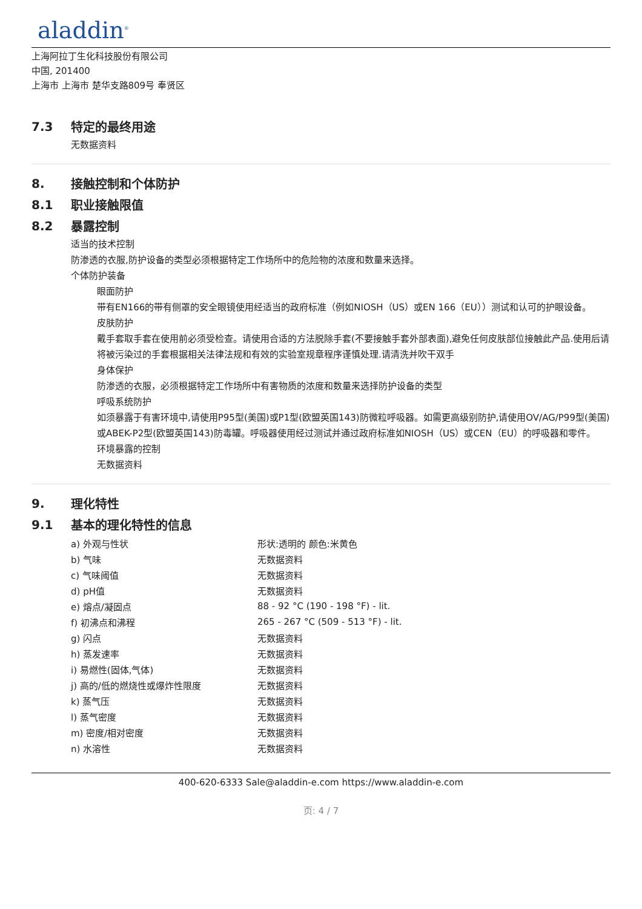aladdin<sup>®</sup>
上海阿拉丁生化科技股份有限公司
中国, 201400
上海市 上海市 楚华支路809号 奉贤区
7.3 特定的最终用途
无数据资料
8. 接触控制和个体防护
8.1 职业接触限值
8.2 暴露控制
适当的技术控制
防渗透的衣服,防护设备的类型必须根据特定工作场所中的危险物的浓度和数量来选择。
个体防护装备
眼面防护
带有EN166的带有侧罩的安全眼镜使用经适当的政府标准（例如NIOSH（US）或EN 166（EU））测试和认可的护眼设备。
皮肤防护
戴手套取手套在使用前必须受检查。请使用合适的方法脱除手套(不要接触手套外部表面),避免任何皮肤部位接触此产品.使用后请将被污染过的手套根据相关法律法规和有效的实验室规章程序谨慎处理.请清洗并吹干双手
身体保护
防渗透的衣服，必须根据特定工作场所中有害物质的浓度和数量来选择防护设备的类型
呼吸系统防护
如须暴露于有害环境中,请使用P95型(美国)或P1型(欧盟英国143)防微粒呼吸器。如需更高级别防护,请使用OV/AG/P99型(美国)或ABEK-P2型(欧盟英国143)防毒罐。呼吸器使用经过测试并通过政府标准如NIOSH（US）或CEN（EU）的呼吸器和零件。
环境暴露的控制
无数据资料
9. 理化特性
9.1 基本的理化特性的信息
| a) 外观与性状 | 形状:透明的 颜色:米黄色 |
| b) 气味 | 无数据资料 |
| c) 气味阈值 | 无数据资料 |
| d) pH值 | 无数据资料 |
| e) 熔点/凝固点 | 88 - 92 °C (190 - 198 °F) - lit. |
| f) 初沸点和沸程 | 265 - 267 °C (509 - 513 °F) - lit. |
| g) 闪点 | 无数据资料 |
| h) 蒸发速率 | 无数据资料 |
| i) 易燃性(固体,气体) | 无数据资料 |
| j) 高的/低的燃烧性或爆炸性限度 | 无数据资料 |
| k) 蒸气压 | 无数据资料 |
| l) 蒸气密度 | 无数据资料 |
| m) 密度/相对密度 | 无数据资料 |
| n) 水溶性 | 无数据资料 |
400-620-6333 Sale@aladdin-e.com https://www.aladdin-e.com
页: 4 / 7